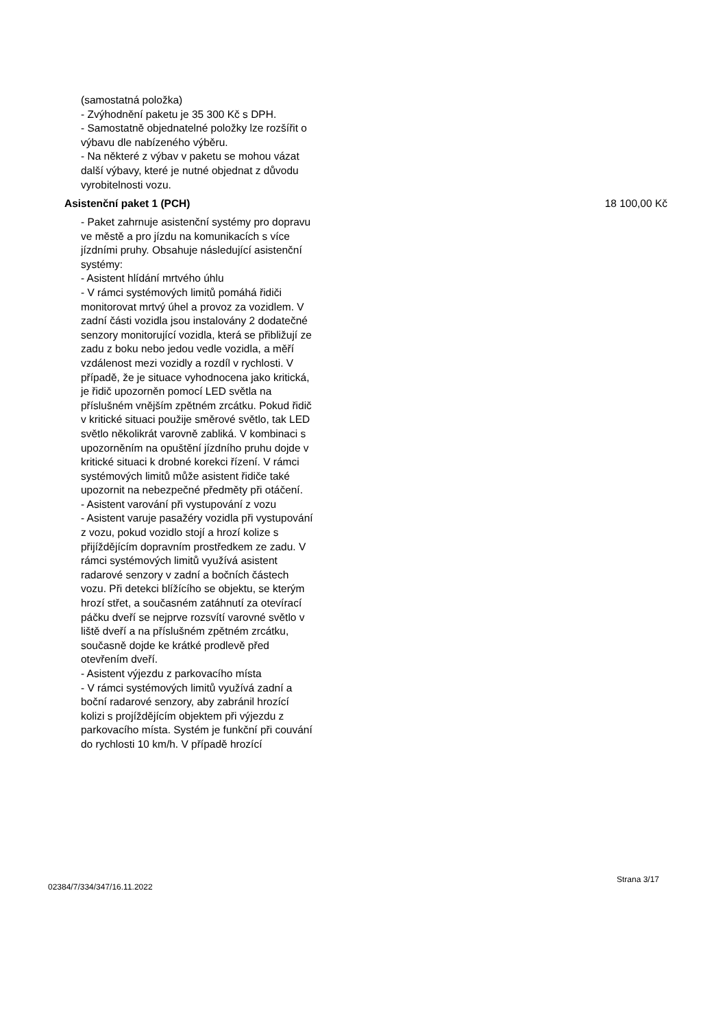(samostatná položka)
- Zvýhodnění paketu je 35 300 Kč s DPH.
- Samostatně objednatelné položky lze rozšířit o výbavu dle nabízeného výběru.
- Na některé z výbav v paketu se mohou vázat další výbavy, které je nutné objednat z důvodu vyrobitelnosti vozu.
Asistenční paket 1 (PCH) 18 100,00 Kč
- Paket zahrnuje asistenční systémy pro dopravu ve městě a pro jízdu na komunikacích s více jízdními pruhy. Obsahuje následující asistenční systémy:
- Asistent hlídání mrtvého úhlu
- V rámci systémových limitů pomáhá řidiči monitorovat mrtvý úhel a provoz za vozidlem. V zadní části vozidla jsou instalovány 2 dodatečné senzory monitorující vozidla, která se přibližují ze zadu z boku nebo jedou vedle vozidla, a měří vzdálenost mezi vozidly a rozdíl v rychlosti. V případě, že je situace vyhodnocena jako kritická, je řidič upozorněn pomocí LED světla na příslušném vnějším zpětném zrcátku. Pokud řidič v kritické situaci použije směrové světlo, tak LED světlo několikrát varovně zabliká. V kombinaci s upozorněním na opuštění jízdního pruhu dojde v kritické situaci k drobné korekci řízení. V rámci systémových limitů může asistent řidiče také upozornit na nebezpečné předměty při otáčení.
- Asistent varování při vystupování z vozu
- Asistent varuje pasažéry vozidla při vystupování z vozu, pokud vozidlo stojí a hrozí kolize s přijíždějícím dopravním prostředkem ze zadu. V rámci systémových limitů využívá asistent radarové senzory v zadní a bočních částech vozu. Při detekci blížícího se objektu, se kterým hrozí střet, a současném zatáhnutí za otevírací páčku dveří se nejprve rozsvítí varovné světlo v liště dveří a na příslušném zpětném zrcátku, současně dojde ke krátké prodlevě před otevřením dveří.
- Asistent výjezdu z parkovacího místa
- V rámci systémových limitů využívá zadní a boční radarové senzory, aby zabránil hrozící kolizi s projíždějícím objektem při výjezdu z parkovacího místa. Systém je funkční při couvání do rychlosti 10 km/h. V případě hrozící
02384/7/334/347/16.11.2022
Strana 3/17